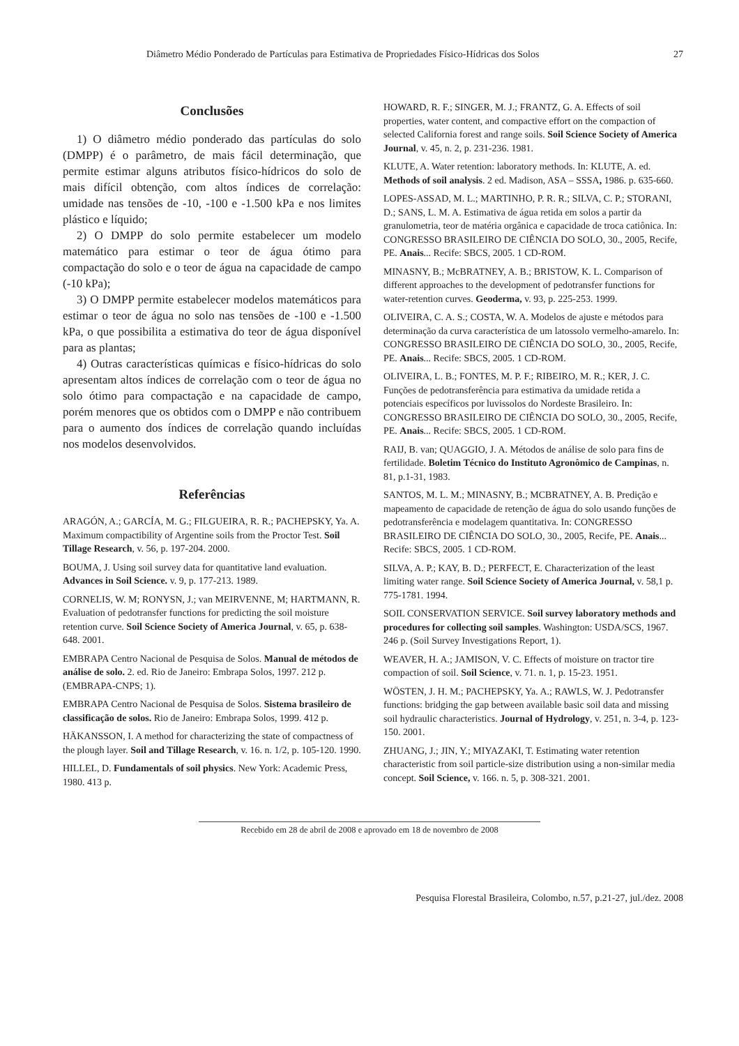Diâmetro Médio Ponderado de Partículas para Estimativa de Propriedades Físico-Hídricas dos Solos 27
Conclusões
1) O diâmetro médio ponderado das partículas do solo (DMPP) é o parâmetro, de mais fácil determinação, que permite estimar alguns atributos físico-hídricos do solo de mais difícil obtenção, com altos índices de correlação: umidade nas tensões de -10, -100 e -1.500 kPa e nos limites plástico e líquido;
2) O DMPP do solo permite estabelecer um modelo matemático para estimar o teor de água ótimo para compactação do solo e o teor de água na capacidade de campo (-10 kPa);
3) O DMPP permite estabelecer modelos matemáticos para estimar o teor de água no solo nas tensões de -100 e -1.500 kPa, o que possibilita a estimativa do teor de água disponível para as plantas;
4) Outras características químicas e físico-hídricas do solo apresentam altos índices de correlação com o teor de água no solo ótimo para compactação e na capacidade de campo, porém menores que os obtidos com o DMPP e não contribuem para o aumento dos índices de correlação quando incluídas nos modelos desenvolvidos.
Referências
ARAGÓN, A.; GARCÍA, M. G.; FILGUEIRA, R. R.; PACHEPSKY, Ya. A. Maximum compactibility of Argentine soils from the Proctor Test. Soil Tillage Research, v. 56, p. 197-204. 2000.
BOUMA, J. Using soil survey data for quantitative land evaluation. Advances in Soil Science. v. 9, p. 177-213. 1989.
CORNELIS, W. M; RONYSN, J.; van MEIRVENNE, M; HARTMANN, R. Evaluation of pedotransfer functions for predicting the soil moisture retention curve. Soil Science Society of America Journal, v. 65, p. 638-648. 2001.
EMBRAPA Centro Nacional de Pesquisa de Solos. Manual de métodos de análise de solo. 2. ed. Rio de Janeiro: Embrapa Solos, 1997. 212 p. (EMBRAPA-CNPS; 1).
EMBRAPA Centro Nacional de Pesquisa de Solos. Sistema brasileiro de classificação de solos. Rio de Janeiro: Embrapa Solos, 1999. 412 p.
HÄKANSSON, I. A method for characterizing the state of compactness of the plough layer. Soil and Tillage Research, v. 16. n. 1/2, p. 105-120. 1990.
HILLEL, D. Fundamentals of soil physics. New York: Academic Press, 1980. 413 p.
HOWARD, R. F.; SINGER, M. J.; FRANTZ, G. A. Effects of soil properties, water content, and compactive effort on the compaction of selected California forest and range soils. Soil Science Society of America Journal, v. 45, n. 2, p. 231-236. 1981.
KLUTE, A. Water retention: laboratory methods. In: KLUTE, A. ed. Methods of soil analysis. 2 ed. Madison, ASA – SSSA, 1986. p. 635-660.
LOPES-ASSAD, M. L.; MARTINHO, P. R. R.; SILVA, C. P.; STORANI, D.; SANS, L. M. A. Estimativa de água retida em solos a partir da granulometria, teor de matéria orgânica e capacidade de troca catiônica. In: CONGRESSO BRASILEIRO DE CIÊNCIA DO SOLO, 30., 2005, Recife, PE. Anais... Recife: SBCS, 2005. 1 CD-ROM.
MINASNY, B.; McBRATNEY, A. B.; BRISTOW, K. L. Comparison of different approaches to the development of pedotransfer functions for water-retention curves. Geoderma, v. 93, p. 225-253. 1999.
OLIVEIRA, C. A. S.; COSTA, W. A. Modelos de ajuste e métodos para determinação da curva característica de um latossolo vermelho-amarelo. In: CONGRESSO BRASILEIRO DE CIÊNCIA DO SOLO, 30., 2005, Recife, PE. Anais... Recife: SBCS, 2005. 1 CD-ROM.
OLIVEIRA, L. B.; FONTES, M. P. F.; RIBEIRO, M. R.; KER, J. C. Funções de pedotransferência para estimativa da umidade retida a potenciais específicos por luvissolos do Nordeste Brasileiro. In: CONGRESSO BRASILEIRO DE CIÊNCIA DO SOLO, 30., 2005, Recife, PE. Anais... Recife: SBCS, 2005. 1 CD-ROM.
RAIJ, B. van; QUAGGIO, J. A. Métodos de análise de solo para fins de fertilidade. Boletim Técnico do Instituto Agronômico de Campinas, n. 81, p.1-31, 1983.
SANTOS, M. L. M.; MINASNY, B.; MCBRATNEY, A. B. Predição e mapeamento de capacidade de retenção de água do solo usando funções de pedotransferência e modelagem quantitativa. In: CONGRESSO BRASILEIRO DE CIÊNCIA DO SOLO, 30., 2005, Recife, PE. Anais... Recife: SBCS, 2005. 1 CD-ROM.
SILVA, A. P.; KAY, B. D.; PERFECT, E. Characterization of the least limiting water range. Soil Science Society of America Journal, v. 58,1 p. 775-1781. 1994.
SOIL CONSERVATION SERVICE. Soil survey laboratory methods and procedures for collecting soil samples. Washington: USDA/SCS, 1967. 246 p. (Soil Survey Investigations Report, 1).
WEAVER, H. A.; JAMISON, V. C. Effects of moisture on tractor tire compaction of soil. Soil Science, v. 71. n. 1, p. 15-23. 1951.
WÖSTEN, J. H. M.; PACHEPSKY, Ya. A.; RAWLS, W. J. Pedotransfer functions: bridging the gap between available basic soil data and missing soil hydraulic characteristics. Journal of Hydrology, v. 251, n. 3-4, p. 123-150. 2001.
ZHUANG, J.; JIN, Y.; MIYAZAKI, T. Estimating water retention characteristic from soil particle-size distribution using a non-similar media concept. Soil Science, v. 166. n. 5, p. 308-321. 2001.
Recebido em 28 de abril de 2008 e aprovado em 18 de novembro de 2008
Pesquisa Florestal Brasileira, Colombo, n.57, p.21-27, jul./dez. 2008